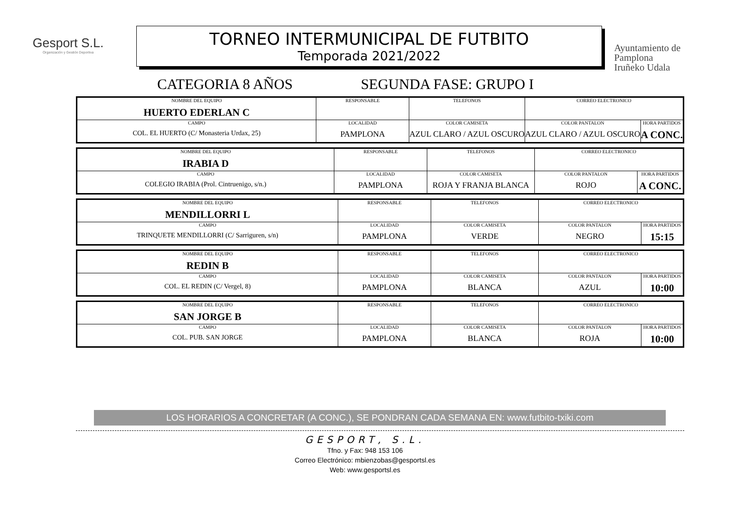Gesport S.L.
Organización y Gestión Deportiva
TORNEO INTERMUNICIPAL DE FUTBITO
Temporada 2021/2022
Ayuntamiento de
Pamplona
Iruñeko Udala
CATEGORIA 8 AÑOS SEGUNDA FASE: GRUPO I
| NOMBRE DEL EQUIPO HUERTO EDERLAN C | RESPONSABLE | | TELEFONOS | CORREO ELECTRONICO | |
| CAMPO COL. EL HUERTO (C/ Monasteria Urdax, 25) | | LOCALIDAD PAMPLONA | COLOR CAMISETA AZUL CLARO / AZUL OSCURO | COLOR PANTALON AZUL CLARO / AZUL OSCURO | HORA PARTIDOS A CONC. |
| NOMBRE DEL EQUIPO IRABIA D | RESPONSABLE | | TELEFONOS | CORREO ELECTRONICO | |
| CAMPO COLEGIO IRABIA (Prol. Cintruenigo, s/n.) | | LOCALIDAD PAMPLONA | COLOR CAMISETA ROJA Y FRANJA BLANCA | COLOR PANTALON ROJO | HORA PARTIDOS A CONC. |
| NOMBRE DEL EQUIPO MENDILLORRI L | RESPONSABLE | | TELEFONOS | CORREO ELECTRONICO | |
| CAMPO TRINQUETE MENDILLORRI (C/ Sarriguren, s/n) | | LOCALIDAD PAMPLONA | COLOR CAMISETA VERDE | COLOR PANTALON NEGRO | HORA PARTIDOS 15:15 |
| NOMBRE DEL EQUIPO REDIN B | RESPONSABLE | | TELEFONOS | CORREO ELECTRONICO | |
| CAMPO COL. EL REDIN (C/ Vergel, 8) | | LOCALIDAD PAMPLONA | COLOR CAMISETA BLANCA | COLOR PANTALON AZUL | HORA PARTIDOS 10:00 |
| NOMBRE DEL EQUIPO SAN JORGE B | RESPONSABLE | | TELEFONOS | CORREO ELECTRONICO | |
| CAMPO COL. PUB. SAN JORGE | | LOCALIDAD PAMPLONA | COLOR CAMISETA BLANCA | COLOR PANTALON ROJA | HORA PARTIDOS 10:00 |
LOS HORARIOS A CONCRETAR (A CONC.), SE PONDRAN CADA SEMANA EN: www.futbito-txiki.com
GESPORT, S.L.
Tfno. y Fax: 948 153 106
Correo Electrónico: mbienzobas@gesportsl.es
Web: www.gesportsl.es